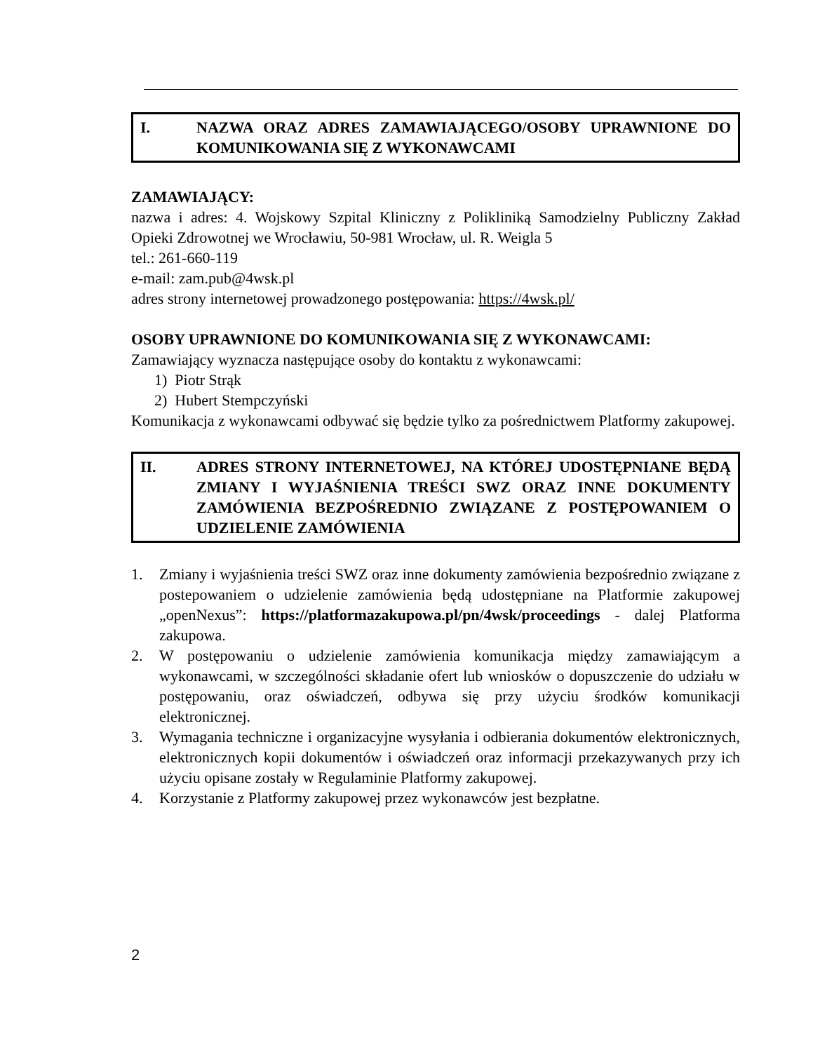I. NAZWA ORAZ ADRES ZAMAWIAJĄCEGO/OSOBY UPRAWNIONE DO KOMUNIKOWANIA SIĘ Z WYKONAWCAMI
ZAMAWIAJĄCY:
nazwa i adres: 4. Wojskowy Szpital Kliniczny z Polikliniką Samodzielny Publiczny Zakład Opieki Zdrowotnej we Wrocławiu, 50-981 Wrocław, ul. R. Weigla 5
tel.: 261-660-119
e-mail: zam.pub@4wsk.pl
adres strony internetowej prowadzonego postępowania: https://4wsk.pl/
OSOBY UPRAWNIONE DO KOMUNIKOWANIA SIĘ Z WYKONAWCAMI:
Zamawiający wyznacza następujące osoby do kontaktu z wykonawcami:
1) Piotr Strąk
2) Hubert Stempczyński
Komunikacja z wykonawcami odbywać się będzie tylko za pośrednictwem Platformy zakupowej.
II. ADRES STRONY INTERNETOWEJ, NA KTÓREJ UDOSTĘPNIANE BĘDĄ ZMIANY I WYJAŚNIENIA TREŚCI SWZ ORAZ INNE DOKUMENTY ZAMÓWIENIA BEZPOŚREDNIO ZWIĄZANE Z POSTĘPOWANIEM O UDZIELENIE ZAMÓWIENIA
1. Zmiany i wyjaśnienia treści SWZ oraz inne dokumenty zamówienia bezpośrednio związane z postepowaniem o udzielenie zamówienia będą udostępniane na Platformie zakupowej „openNexus”: https://platformazakupowa.pl/pn/4wsk/proceedings - dalej Platforma zakupowa.
2. W postępowaniu o udzielenie zamówienia komunikacja między zamawiającym a wykonawcami, w szczególności składanie ofert lub wniosków o dopuszczenie do udziału w postępowaniu, oraz oświadczeń, odbywa się przy użyciu środków komunikacji elektronicznej.
3. Wymagania techniczne i organizacyjne wysyłania i odbierania dokumentów elektronicznych, elektronicznych kopii dokumentów i oświadczeń oraz informacji przekazywanych przy ich użyciu opisane zostały w Regulaminie Platformy zakupowej.
4. Korzystanie z Platformy zakupowej przez wykonawców jest bezpłatne.
2